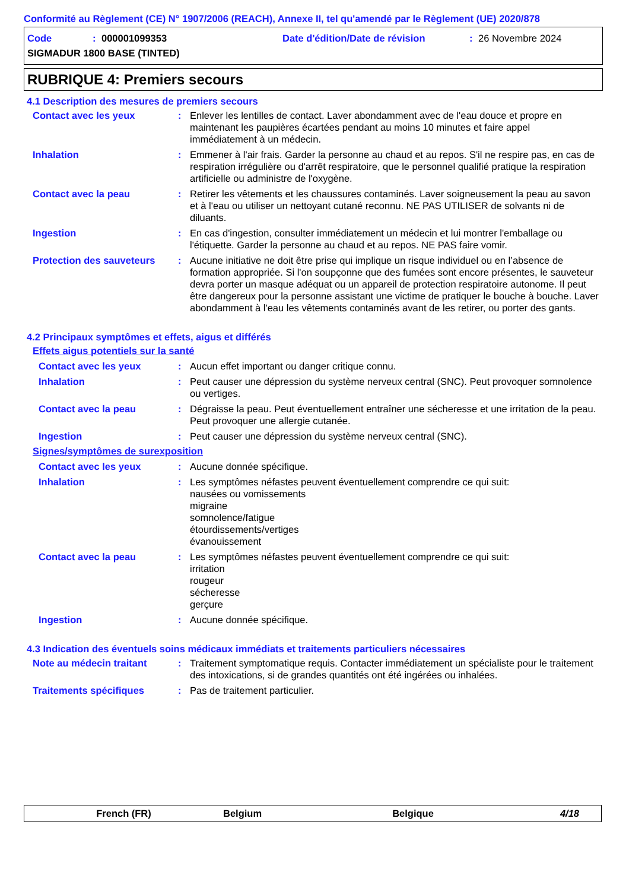Conformité au Règlement (CE) N° 1907/2006 (REACH), Annexe II, tel qu'amendé par le Règlement (UE) 2020/878
Code: 000001099353 Date d'édition/Date de révision: 26 Novembre 2024
SIGMADUR 1800 BASE (TINTED)
RUBRIQUE 4: Premiers secours
4.1 Description des mesures de premiers secours
Contact avec les yeux : Enlever les lentilles de contact. Laver abondamment avec de l'eau douce et propre en maintenant les paupières écartées pendant au moins 10 minutes et faire appel immédiatement à un médecin.
Inhalation : Emmener à l'air frais. Garder la personne au chaud et au repos. S'il ne respire pas, en cas de respiration irrégulière ou d'arrêt respiratoire, que le personnel qualifié pratique la respiration artificielle ou administre de l'oxygène.
Contact avec la peau : Retirer les vêtements et les chaussures contaminés. Laver soigneusement la peau au savon et à l'eau ou utiliser un nettoyant cutané reconnu. NE PAS UTILISER de solvants ni de diluants.
Ingestion : En cas d'ingestion, consulter immédiatement un médecin et lui montrer l'emballage ou l'étiquette. Garder la personne au chaud et au repos. NE PAS faire vomir.
Protection des sauveteurs
: Aucune initiative ne doit être prise qui implique un risque individuel ou en l’absence de formation appropriée. Si l'on soupçonne que des fumées sont encore présentes, le sauveteur devra porter un masque adéquat ou un appareil de protection respiratoire autonome. Il peut être dangereux pour la personne assistant une victime de pratiquer le bouche à bouche. Laver abondamment à l'eau les vêtements contaminés avant de les retirer, ou porter des gants.
4.2 Principaux symptômes et effets, aigus et différés
Effets aigus potentiels sur la santé
Contact avec les yeux : Aucun effet important ou danger critique connu.
Inhalation : Peut causer une dépression du système nerveux central (SNC). Peut provoquer somnolence ou vertiges.
Contact avec la peau : Dégraisse la peau. Peut éventuellement entraîner une sécheresse et une irritation de la peau. Peut provoquer une allergie cutanée.
Ingestion : Peut causer une dépression du système nerveux central (SNC).
Signes/symptômes de surexposition
Contact avec les yeux : Aucune donnée spécifique.
Inhalation : Les symptômes néfastes peuvent éventuellement comprendre ce qui suit:
nausées ou vomissements
migraine
somnolence/fatigue
étourdissements/vertiges
évanouissement
Contact avec la peau : Les symptômes néfastes peuvent éventuellement comprendre ce qui suit:
irritation
rougeur
sécheresse
gerçure
Ingestion : Aucune donnée spécifique.
4.3 Indication des éventuels soins médicaux immédiats et traitements particuliers nécessaires
Note au médecin traitant : Traitement symptomatique requis. Contacter immédiatement un spécialiste pour le traitement des intoxications, si de grandes quantités ont été ingérées ou inhalées.
Traitements spécifiques : Pas de traitement particulier.
French (FR) Belgium Belgique 4/18